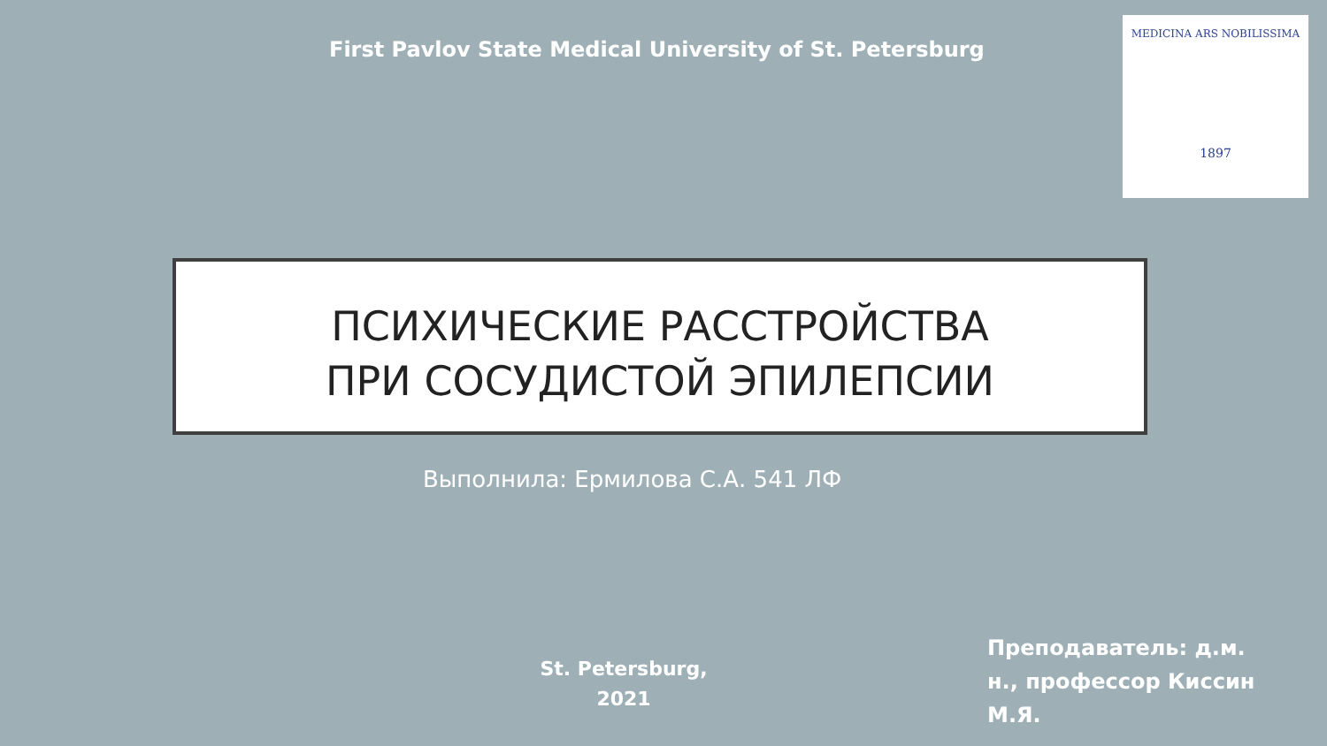First Pavlov State Medical University of St. Petersburg
MEDICINA ARS NOBILISSIMA
1897
ПСИХИЧЕСКИЕ РАССТРОЙСТВА
ПРИ СОСУДИСТОЙ ЭПИЛЕПСИИ
Выполнила: Ермилова С.А. 541 ЛФ
St. Petersburg,
2021
Преподаватель: д.м. н., профессор Киссин М.Я.